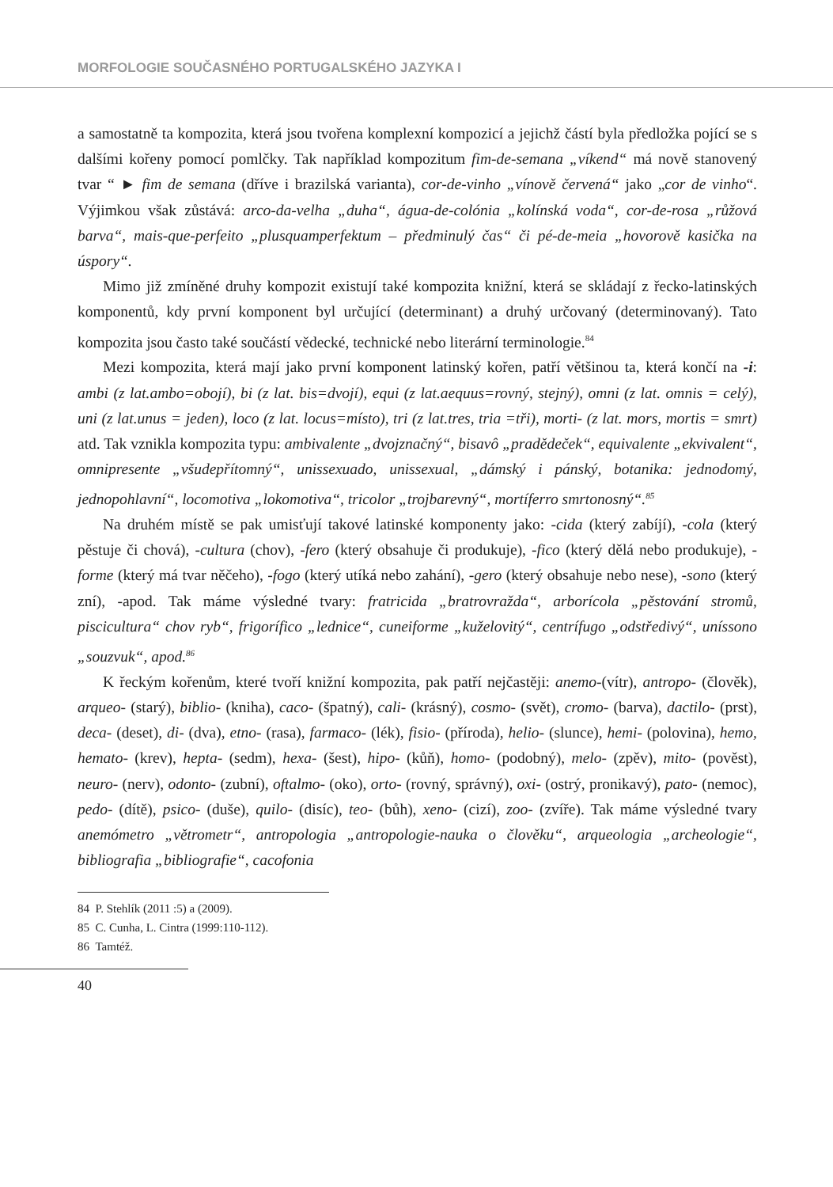MORFOLOGIE SOUČASNÉHO PORTUGALSKÉHO JAZYKA I
a samostatně ta kompozita, která jsou tvořena komplexní kompozicí a jejichž částí byla předložka pojící se s dalšími kořeny pomocí pomlčky. Tak například kompozitum fim-de-semana „víkend“ má nově stanovený tvar “ ► fim de semana (dříve i brazilská varianta), cor-de-vinho „vínově červená“ jako „cor de vinho“. Výjimkou však zůstává: arco-da-velha „duha“, água-de-colónia „kolínská voda“, cor-de-rosa „růžová barva“, mais-que-perfeito „plusquamperfektum – předminulý čas“ či pé-de-meia „hovorově kasička na úspory“.
Mimo již zmíněné druhy kompozit existují také kompozita knižní, která se skládají z řecko-latinských komponentů, kdy první komponent byl určující (determinant) a druhý určovaný (determinovaný). Tato kompozita jsou často také součástí vědecké, technické nebo literární terminologie.<sup>84</sup>
Mezi kompozita, která mají jako první komponent latinský kořen, patří většinou ta, která končí na -i: ambi (z lat.ambo=obojí), bi (z lat. bis=dvojí), equi (z lat.aequus=rovný, stejný), omni (z lat. omnis = celý), uni (z lat.unus = jeden), loco (z lat. locus=místo), tri (z lat.tres, tria =tři), morti- (z lat. mors, mortis = smrt) atd. Tak vznikla kompozita typu: ambivalente „dvojznačný“, bisavô „pradědeček“, equivalente „ekvivalent“, omnipresente „všudepřítomný“, unissexuado, unissexual, „dámský i pánský, botanika: jednodomý, jednopohlavní“, locomotiva „lokomotiva“, tricolor „trojbarevný“, mortíferro smrtonosný“.<sup>85</sup>
Na druhém místě se pak umisťují takové latinské komponenty jako: -cida (který zabíjí), -cola (který pěstuje či chová), -cultura (chov), -fero (který obsahuje či produkuje), -fico (který dělá nebo produkuje), -forme (který má tvar něčeho), -fogo (který utíká nebo zahání), -gero (který obsahuje nebo nese), -sono (který zní), -apod. Tak máme výsledné tvary: fratricida „bratrovražda“, arborícola „pěstování stromů, piscicultura“ chov ryb“, frigorífico „lednice“, cuneiforme „kuželovitý“, centrífugo „odstředivý“, uníssono „souzvuk“, apod.<sup>86</sup>
K řeckým kořenům, které tvoří knižní kompozita, pak patří nejčastěji: anemo-(vítr), antropo- (člověk), arqueo- (starý), biblio- (kniha), caco- (špatný), cali- (krásný), cosmo- (svět), cromo- (barva), dactilo- (prst), deca- (deset), di- (dva), etno- (rasa), farmaco- (lék), fisio- (příroda), helio- (slunce), hemi- (polovina), hemo, hemato- (krev), hepta- (sedm), hexa- (šest), hipo- (kůň), homo- (podobný), melo- (zpěv), mito- (pověst), neuro- (nerv), odonto- (zubní), oftalmo- (oko), orto- (rovný, správný), oxi- (ostrý, pronikavý), pato- (nemoc), pedo- (dítě), psico- (duše), quilo- (disíc), teo- (bůh), xeno- (cizí), zoo- (zvíře). Tak máme výsledné tvary anemómetro „větrometr“, antropologia „antropologie-nauka o člověku“, arqueologia „archeologie“, bibliografia „bibliografie“, cacofonia
84 P. Stehlík (2011 :5) a (2009).
85 C. Cunha, L. Cintra (1999:110-112).
86 Tamtéž.
40